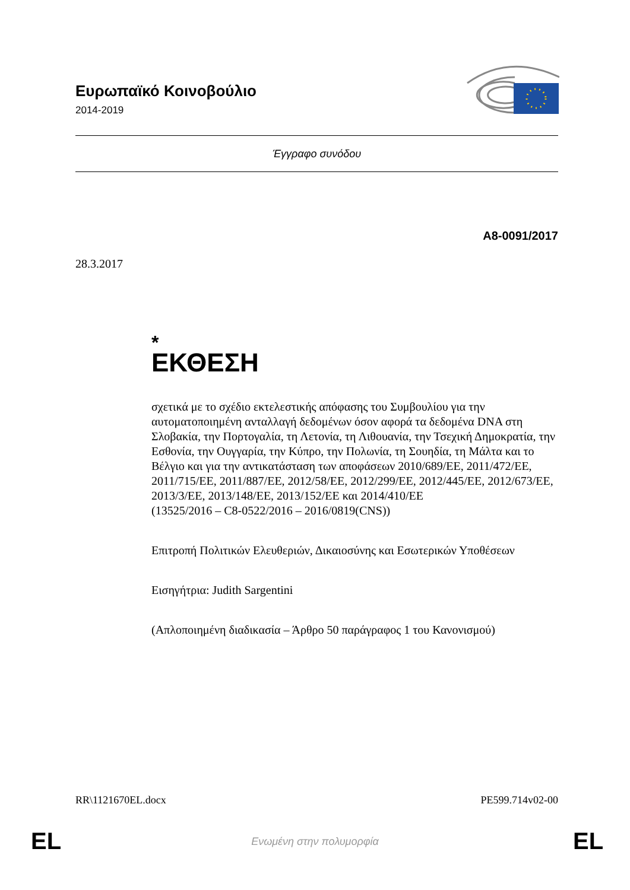Ευρωπαϊκό Κοινοβούλιο
2014-2019
Έγγραφο συνόδου
A8-0091/2017
28.3.2017
*
ΕΚΘΕΣΗ
σχετικά με το σχέδιο εκτελεστικής απόφασης του Συμβουλίου για την αυτοματοποιημένη ανταλλαγή δεδομένων όσον αφορά τα δεδομένα DNA στη Σλοβακία, την Πορτογαλία, τη Λετονία, τη Λιθουανία, την Τσεχική Δημοκρατία, την Εσθονία, την Ουγγαρία, την Κύπρο, την Πολωνία, τη Σουηδία, τη Μάλτα και το Βέλγιο και για την αντικατάσταση των αποφάσεων 2010/689/ΕΕ, 2011/472/ΕΕ, 2011/715/ΕΕ, 2011/887/ΕΕ, 2012/58/ΕΕ, 2012/299/ΕΕ, 2012/445/ΕΕ, 2012/673/ΕΕ, 2013/3/ΕΕ, 2013/148/ΕΕ, 2013/152/ΕΕ και 2014/410/ΕΕ
(13525/2016 – C8-0522/2016 – 2016/0819(CNS))
Επιτροπή Πολιτικών Ελευθεριών, Δικαιοσύνης και Εσωτερικών Υποθέσεων
Εισηγήτρια: Judith Sargentini
(Απλοποιημένη διαδικασία – Άρθρο 50 παράγραφος 1 του Κανονισμού)
RR\1121670EL.docx PE599.714v02-00
EL
Ενωμένη στην πολυμορφία EL